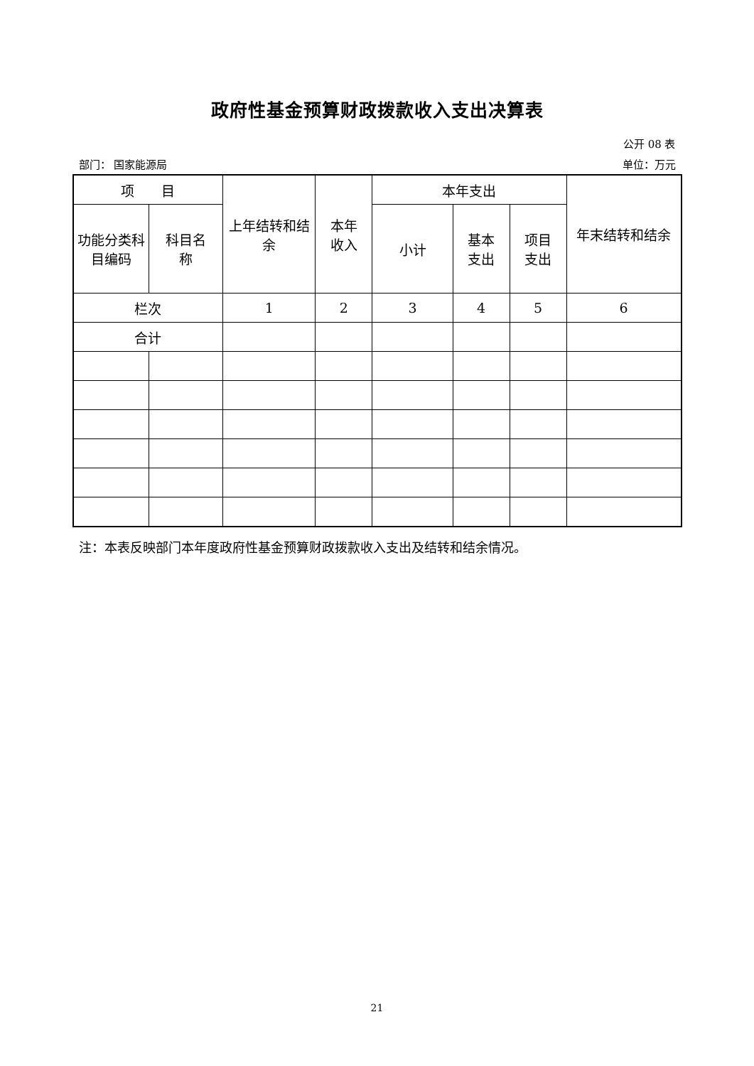政府性基金预算财政拨款收入支出决算表
公开 08 表
部门： 国家能源局 单位：万元
| 项 目 | | 上年结转和结余 | 本年 收入 | 本年支出 | | | 年末结转和结余 |
| --- | --- | --- | --- | --- | --- | --- | --- |
| 功能分类科目编码 | 科目名 称 | | | 小计 | 基本 支出 | 项目 支出 | |
| 栏次 | | 1 | 2 | 3 | 4 | 5 | 6 |
| 合计 | | | | | | | |
注：本表反映部门本年度政府性基金预算财政拨款收入支出及结转和结余情况。
21